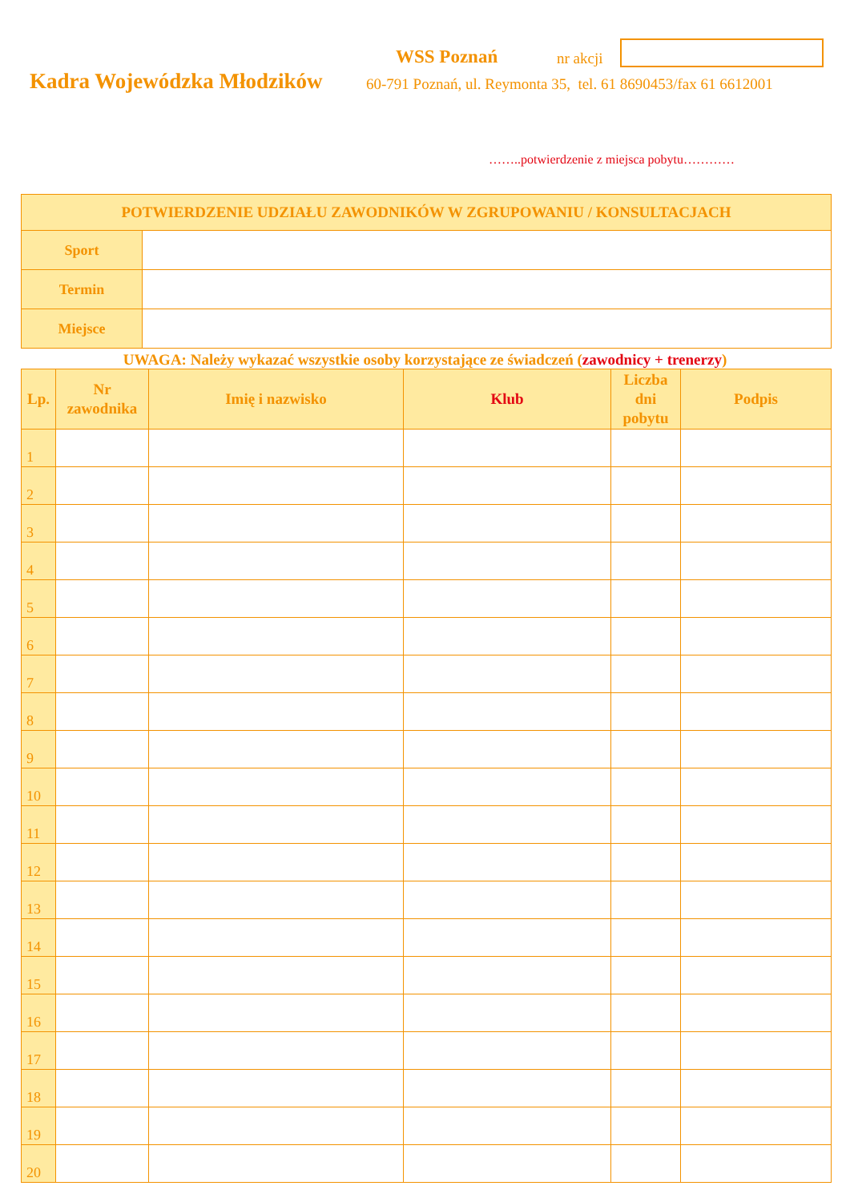WSS Poznań nr akcji
Kadra Wojewódzka Młodzików
60-791 Poznań, ul. Reymonta 35, tel. 61 8690453/fax 61 6612001
……..potwierdzenie z miejsca pobytu…………
| POTWIERDZENIE UDZIAŁU ZAWODNIKÓW W ZGRUPOWANIU / KONSULTACJACH | |
| --- | --- |
| Sport | |
| Termin | |
| Miejsce | |
UWAGA: Należy wykazać wszystkie osoby korzystające ze świadczeń (zawodnicy + trenerzy)
| Lp. | Nr zawodnika | Imię i nazwisko | Klub | Liczba dni pobytu | Podpis |
| --- | --- | --- | --- | --- | --- |
| 1 | | | | | |
| 2 | | | | | |
| 3 | | | | | |
| 4 | | | | | |
| 5 | | | | | |
| 6 | | | | | |
| 7 | | | | | |
| 8 | | | | | |
| 9 | | | | | |
| 10 | | | | | |
| 11 | | | | | |
| 12 | | | | | |
| 13 | | | | | |
| 14 | | | | | |
| 15 | | | | | |
| 16 | | | | | |
| 17 | | | | | |
| 18 | | | | | |
| 19 | | | | | |
| 20 | | | | | |